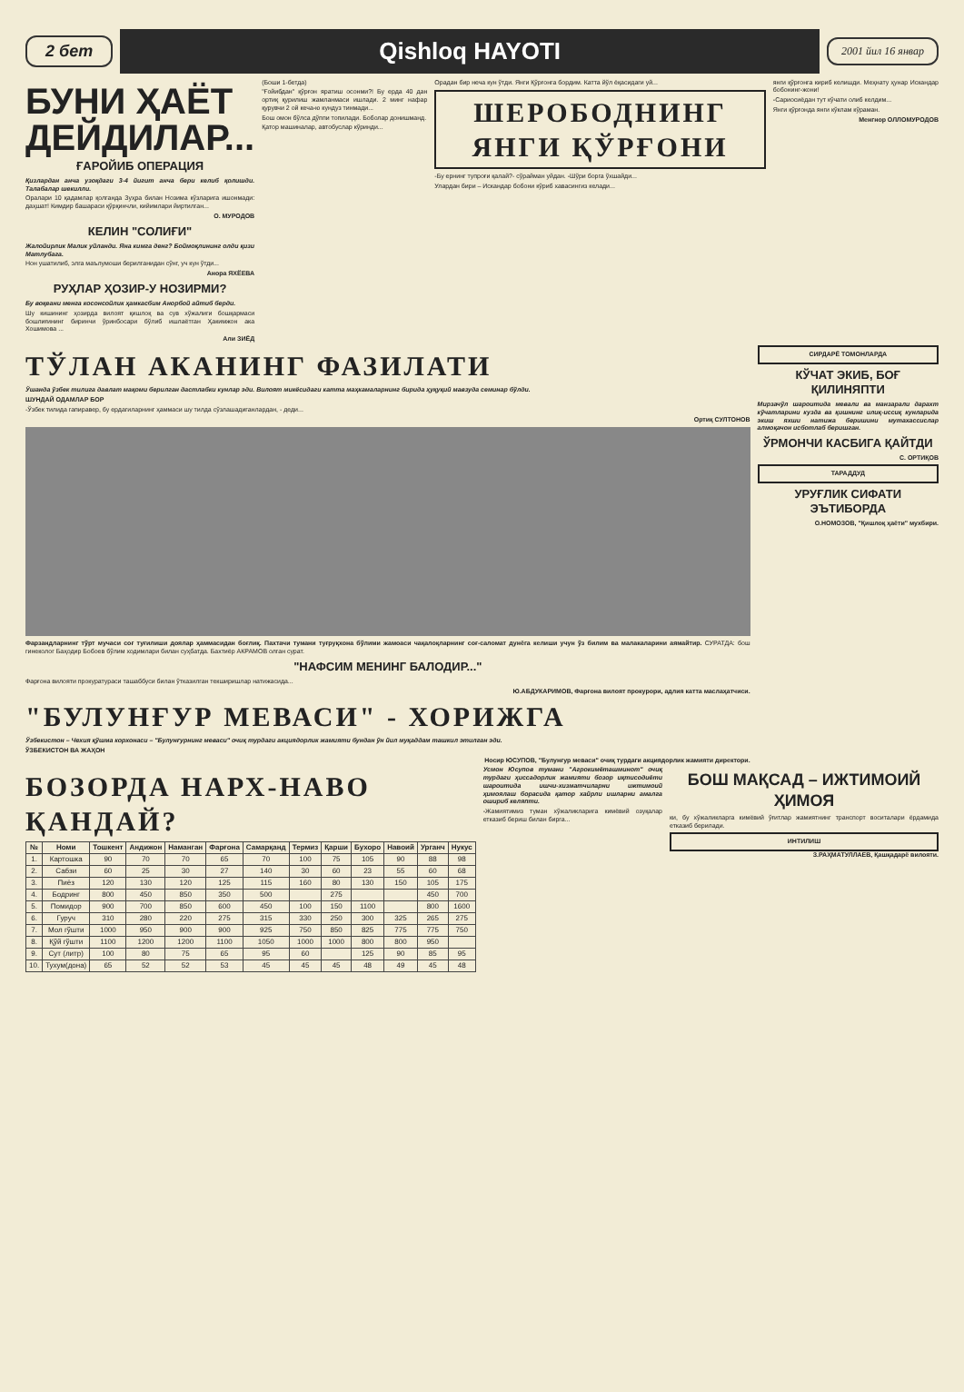2 бет
Qishloq HAYOTI
2001 йил 16 январ
БУНИ ҲАЁТ ДЕЙДИЛАР...
ҒАРОЙИБ ОПЕРАЦИЯ
Қизлардан анча узоқдаги 3-4 йигит анча бери келиб қолишди. Талабалар шекилли.
Оралари 10 қадамлар қолганда Зуҳра билан Нозима кўзларига ишонмади: даҳшат! Кимдир башараси қўрқинчли, кийимлари йиртилган...
О. МУРОДОВ
КЕЛИН "СОЛИҒИ"
Жалойирлик Малик уйланди. Яна кимга денг? Боймоқлининг олди қизи Матлубага.
Нон ушатилиб, элга маълумоши берилганидан сўнг, уч кун ўтди...
Анора ЯХЁЕВА
РУҲЛАР ҲОЗИР-У НОЗИРМИ?
Бу воқеани менга косонсойлик ҳамкасбим Анорбой айтиб берди.
Шу кишининг ҳозирда вилоят қишлоқ ва сув хўжалиги бошқармаси бошлиғининг биринчи ўринбосари бўлиб ишлаётган Ҳакимжон ака Хошимова ...
Али ЗИЁД
(Боши 1-бетда)
"Ғойибдан" қўрғон яратиш осонми?! Бу ерда 40 дан ортиқ қурилиш жамланмаси ишлади. 2 минг нафар қурувчи 2 ой кеча-ю кундуз тинмади...
Бош омон бўлса дўппи топилади. Боболар донишманд.
Қатор машиналар, автобуслар кўринди...
Орадан бир неча кун ўтди. Янги Қўрғонга бордим. Катта йўл ёқасидаги уй...
ШЕРОБОДНИНГ ЯНГИ ҚЎРҒОНИ
-Бу ернинг тупроғи қалай?- сўрайман уйдан. -Шўри борга ўхшайди...
Улардан бири – Искандар бобони кўриб хавасингиз келади...
янги қўрғонга кириб келишди. Меҳнату ҳунар Искандар бобонинг-жони!
-Сариосиёдан тут кўчати олиб келдим...
Янги қўрғонда янги кўклам кўраман.
Менгнор ОЛЛОМУРОДОВ
ТЎЛАН АКАНИНГ ФАЗИЛАТИ
Ўшанда ўзбек тилига давлат мақоми берилган дастлабки кунлар эди. Вилоят микёсидаги катта маҳкамаларнинг бирида ҳуқуқий мавзуда семинар бўлди.
ШУНДАЙ ОДАМЛАР БОР
-Ўзбек тилида гапиравер, бу ердагиларнинг ҳаммаси шу тилда сўзлашадиганлардан, - деди...
Ортиқ СУЛТОНОВ
Фарзандларнинг тўрт мучаси соғ туғилиши доялар ҳаммасидан боғлиқ. Пахтачи тумани туғруқхона бўлими жамоаси чақалоқларнинг соғ-саломат дунёга келиши учун ўз билим ва малакаларини аямайтир. СУРАТДА: бош гинеколог Баҳодир Бобоев бўлим ходимлари билан суҳбатда. Бахтиёр АКРАМОВ олган сурат.
"НАФСИМ МЕНИНГ БАЛОДИР..."
Фарғона вилояти прокуратураси ташаббуси билан ўтказилган текширишлар натижасида...
Ю.АБДУКАРИМОВ, Фарғона вилоят прокурори, адлия катта маслаҳатчиси.
"БУЛУНҒУР МЕВАСИ" - ХОРИЖГА
Ўзбекистон – Чехия қўшма корхонаси – "Булунғурнинг меваси" очиқ турдаги акциядорлик жамияти бундан ўн йил муқаддам ташкил этилган эди.
ЎЗБЕКИСТОН ВА ЖАҲОН
Носир ЮСУПОВ, "Булунғур меваси" очиқ турдаги акциядорлик жамияти директори.
СИРДАРЁ ТОМОНЛАРДА
КЎЧАТ ЭКИБ, БОҒ ҚИЛИНЯПТИ
Мирзачўл шароитида мевали ва манзарали дарахт кўчатларини кузда ва қишнинг илиқ-иссиқ кунларида экиш яхши натижа беришини мутахассислар алмоқачон исботлаб беришган.
ЎРМОНЧИ КАСБИГА ҚАЙТДИ
С. ОРТИҚОВ
ТАРАДДУД
УРУҒЛИК СИФАТИ ЭЪТИБОРДА
О.НОМОЗОВ, "Қишлоқ ҳаёти" мухбири.
БОЗОРДА НАРХ-НАВО ҚАНДАЙ?
| № | Номи | Тошкент | Андижон | Наманган | Фарғона | Самарқанд | Термиз | Қарши | Бухоро | Навоий | Урганч | Нукус |
| --- | --- | --- | --- | --- | --- | --- | --- | --- | --- | --- | --- | --- |
| 1. | Картошка | 90 | 70 | 70 | 65 | 70 | 100 | 75 | 105 | 90 | 88 | 98 |
| 2. | Сабзи | 60 | 25 | 30 | 27 | 140 | 30 | 60 | 23 | 55 | 60 | 68 |
| 3. | Пиёз | 120 | 130 | 120 | 125 | 115 | 160 | 80 | 130 | 150 | 105 | 175 |
| 4. | Бодринг | 800 | 450 | 850 | 350 | 500 | | 275 | | | 450 | 700 |
| 5. | Помидор | 900 | 700 | 850 | 600 | 450 | 100 | 150 | 1100 | | 800 | 1600 |
| 6. | Гуруч | 310 | 280 | 220 | 275 | 315 | 330 | 250 | 300 | 325 | 265 | 275 |
| 7. | Мол гўшти | 1000 | 950 | 900 | 900 | 925 | 750 | 850 | 825 | 775 | 775 | 750 |
| 8. | Қўй гўшти | 1100 | 1200 | 1200 | 1100 | 1050 | 1000 | 1000 | 800 | 800 | 950 | |
| 9. | Сут (литр) | 100 | 80 | 75 | 65 | 95 | 60 | | 125 | 90 | 85 | 95 |
| 10. | Тухум(дона) | 65 | 52 | 52 | 53 | 45 | 45 | 45 | 48 | 49 | 45 | 48 |
Усмон Юсупов тумани "Агрокимёташминот" очиқ турдаги ҳиссадорлик жамияти бозор иқтисодиёти шароитида ишчи-хизматчиларни ижтимоий ҳимоялаш борасида қатор хайрли ишларни амалга ошириб келяпти.
-Жамиятимиз туман хўжаликларига кимёвий озуқалар етказиб бериш билан бирга...
БОШ МАҚСАД – ИЖТИМОИЙ ҲИМОЯ
ки, бу хўжаликларга кимёвий ўғитлар жамиятнинг транспорт воситалари ёрдамида етказиб берилади.
ИНТИЛИШ
З.РАҲМАТУЛЛАЕВ, Қашқадарё вилояти.